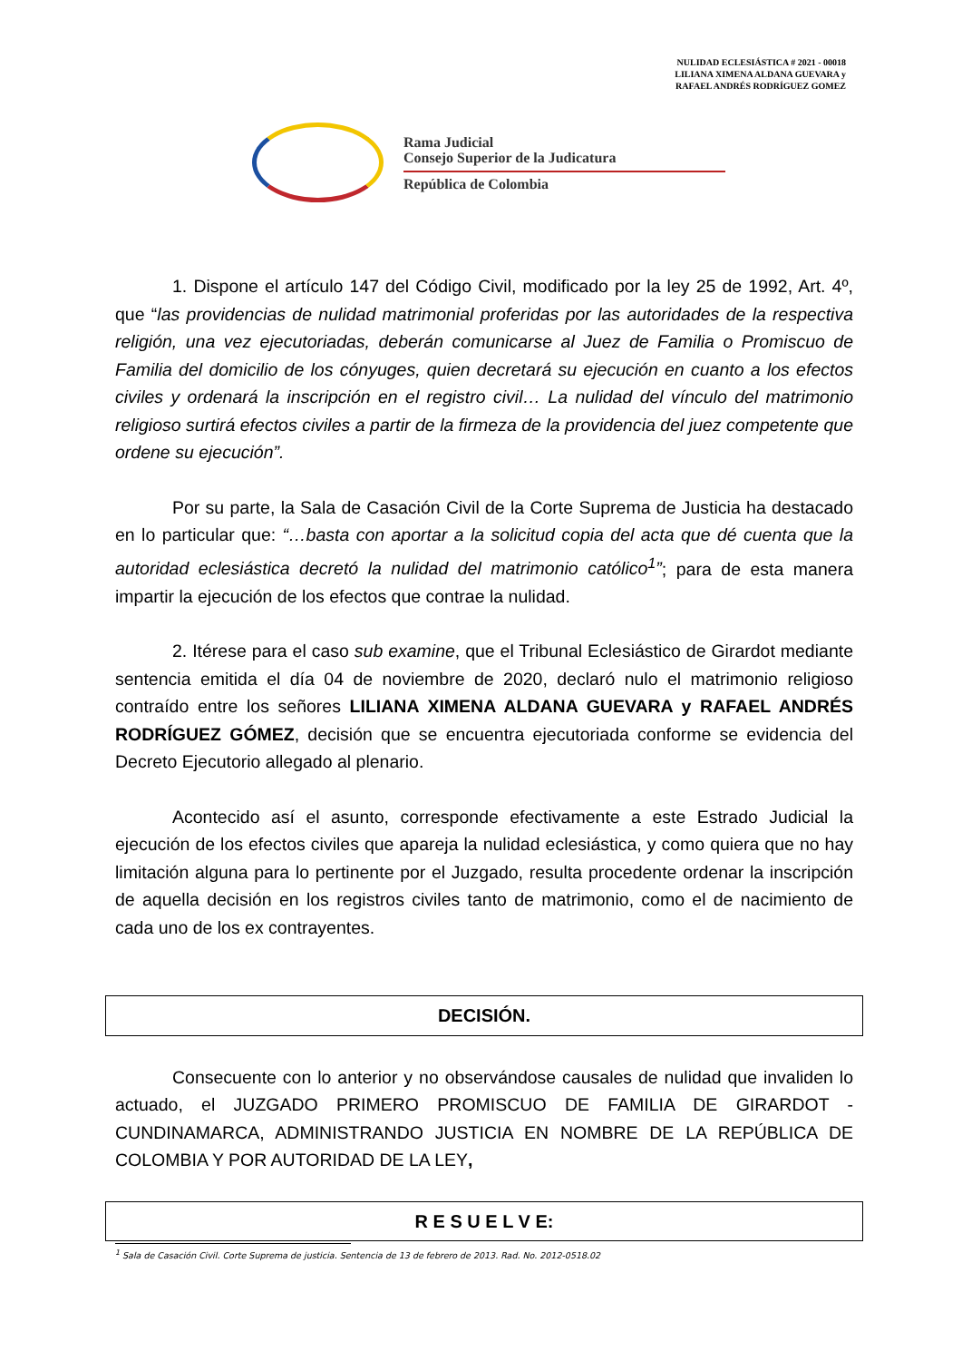NULIDAD ECLESIÁSTICA # 2021 - 00018
LILIANA XIMENA ALDANA GUEVARA y
RAFAEL ANDRÉS RODRÍGUEZ GOMEZ
Rama Judicial
Consejo Superior de la Judicatura
República de Colombia
1. Dispone el artículo 147 del Código Civil, modificado por la ley 25 de 1992, Art. 4º, que “las providencias de nulidad matrimonial proferidas por las autoridades de la respectiva religión, una vez ejecutoriadas, deberán comunicarse al Juez de Familia o Promiscuo de Familia del domicilio de los cónyuges, quien decretará su ejecución en cuanto a los efectos civiles y ordenará la inscripción en el registro civil… La nulidad del vínculo del matrimonio religioso surtirá efectos civiles a partir de la firmeza de la providencia del juez competente que ordene su ejecución”.
Por su parte, la Sala de Casación Civil de la Corte Suprema de Justicia ha destacado en lo particular que: “…basta con aportar a la solicitud copia del acta que dé cuenta que la autoridad eclesiástica decretó la nulidad del matrimonio católico<sup>1</sup>”; para de esta manera impartir la ejecución de los efectos que contrae la nulidad.
2. Itérese para el caso sub examine, que el Tribunal Eclesiástico de Girardot mediante sentencia emitida el día 04 de noviembre de 2020, declaró nulo el matrimonio religioso contraído entre los señores LILIANA XIMENA ALDANA GUEVARA y RAFAEL ANDRÉS RODRÍGUEZ GÓMEZ, decisión que se encuentra ejecutoriada conforme se evidencia del Decreto Ejecutorio allegado al plenario.
Acontecido así el asunto, corresponde efectivamente a este Estrado Judicial la ejecución de los efectos civiles que apareja la nulidad eclesiástica, y como quiera que no hay limitación alguna para lo pertinente por el Juzgado, resulta procedente ordenar la inscripción de aquella decisión en los registros civiles tanto de matrimonio, como el de nacimiento de cada uno de los ex contrayentes.
DECISIÓN.
Consecuente con lo anterior y no observándose causales de nulidad que invaliden lo actuado, el JUZGADO PRIMERO PROMISCUO DE FAMILIA DE GIRARDOT - CUNDINAMARCA, ADMINISTRANDO JUSTICIA EN NOMBRE DE LA REPÚBLICA DE COLOMBIA Y POR AUTORIDAD DE LA LEY,
R E S U E L V E:
<sup>1</sup> Sala de Casación Civil. Corte Suprema de justicia. Sentencia de 13 de febrero de 2013. Rad. No. 2012-0518.02